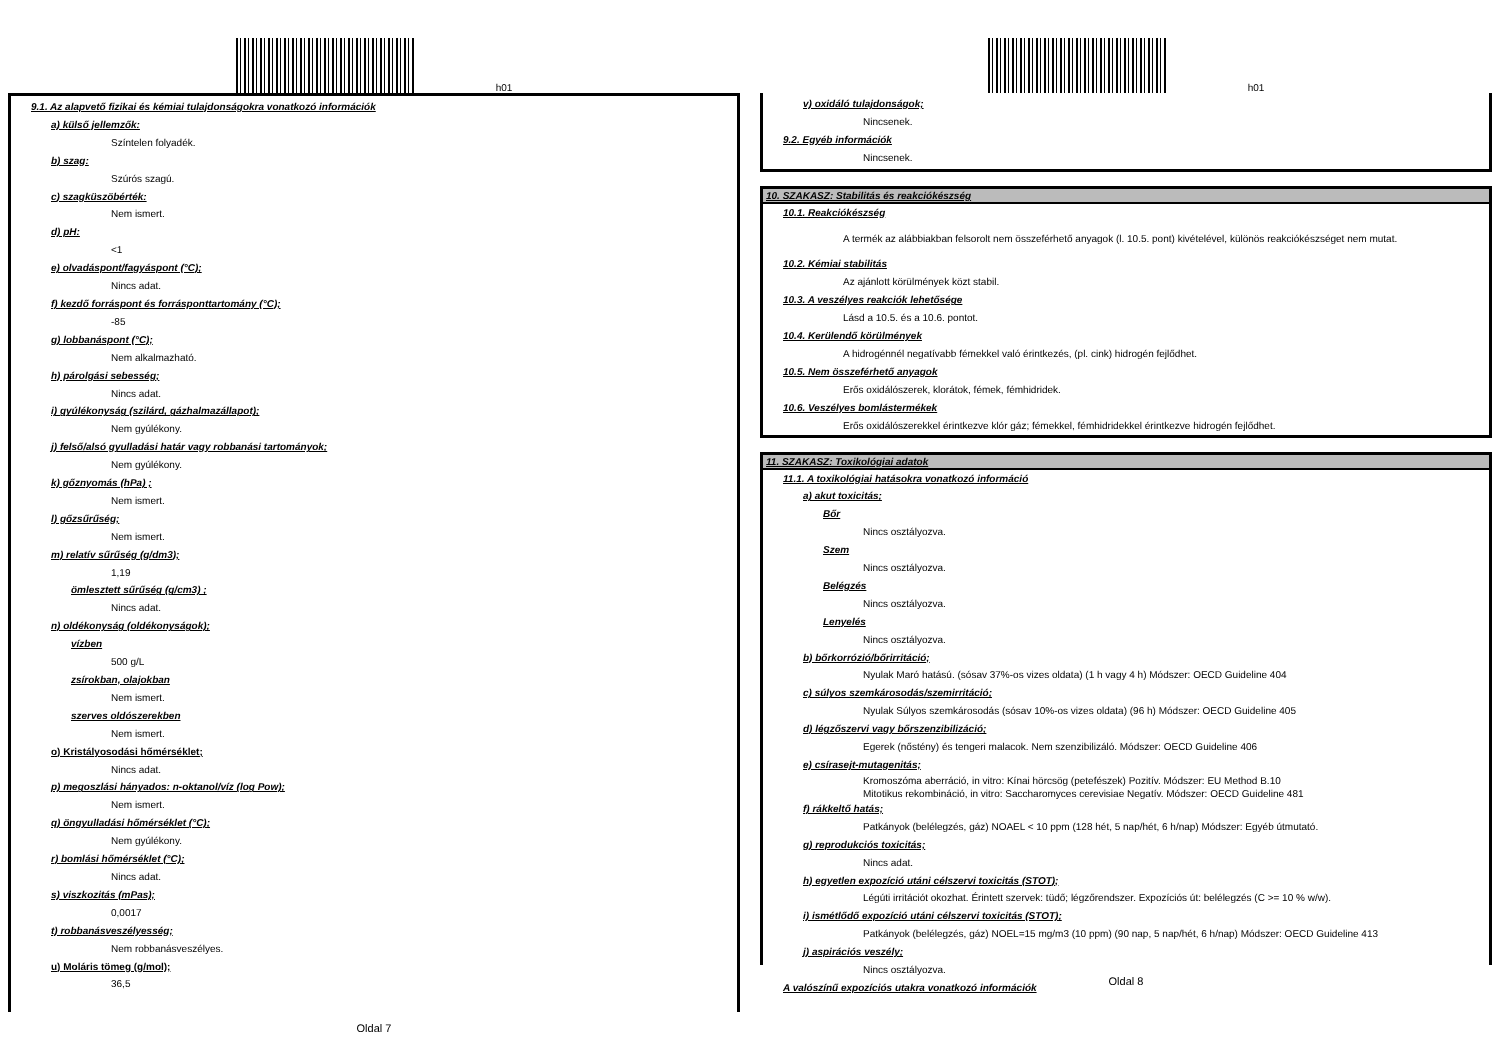h01
9.1. Az alapvető fizikai és kémiai tulajdonságokra vonatkozó információk
a) külső jellemzők:
Színtelen folyadék.
b) szag:
Szúrós szagú.
c) szagküszöbérték:
Nem ismert.
d) pH:
<1
e) olvadáspont/fagyáspont (°C);
Nincs adat.
f) kezdő forráspont és forrásponttartomány (°C);
-85
g) lobbanáspont (°C);
Nem alkalmazható.
h) párolgási sebesség;
Nincs adat.
i) gyúlékonyság (szilárd, gázhalmazállapot);
Nem gyúlékony.
j) felső/alsó gyulladási határ vagy robbanási tartományok;
Nem gyúlékony.
k) gőznyomás (hPa) ;
Nem ismert.
l) gőzsűrűség;
Nem ismert.
m) relatív sűrűség (g/dm3);
1,19
ömlesztett sűrűség (g/cm3) ;
Nincs adat.
n) oldékonyság (oldékonyságok);
vízben
500 g/L
zsírokban, olajokban
Nem ismert.
szerves oldószerekben
Nem ismert.
o) Kristályosodási hőmérséklet;
Nincs adat.
p) megoszlási hányados: n-oktanol/víz (log Pow);
Nem ismert.
q) öngyulladási hőmérséklet (°C);
Nem gyúlékony.
r) bomlási hőmérséklet (°C);
Nincs adat.
s) viszkozitás (mPas);
0,0017
t) robbanásveszélyesség;
Nem robbanásveszélyes.
u) Moláris tömeg (g/mol);
36,5
Oldal 7
h01
v) oxidáló tulajdonságok;
Nincsenek.
9.2. Egyéb információk
Nincsenek.
10. SZAKASZ: Stabilitás és reakciókészség
10.1. Reakciókészség
A termék az alábbiakban felsorolt nem összeférhető anyagok (l. 10.5. pont) kivételével, különös reakciókészséget nem mutat.
10.2. Kémiai stabilitás
Az ajánlott körülmények közt stabil.
10.3. A veszélyes reakciók lehetősége
Lásd a 10.5. és a 10.6. pontot.
10.4. Kerülendő körülmények
A hidrogénnél negatívabb fémekkel való érintkezés, (pl. cink) hidrogén fejlődhet.
10.5. Nem összeférhető anyagok
Erős oxidálószerek, klorátok, fémek, fémhidridek.
10.6. Veszélyes bomlástermékek
Erős oxidálószerekkel érintkezve klór gáz; fémekkel, fémhidridekkel érintkezve hidrogén fejlődhet.
11. SZAKASZ: Toxikológiai adatok
11.1. A toxikológiai hatásokra vonatkozó információ
a) akut toxicitás;
Bőr
Nincs osztályozva.
Szem
Nincs osztályozva.
Belégzés
Nincs osztályozva.
Lenyelés
Nincs osztályozva.
b) bőrkorrózió/bőrirritáció;
Nyulak Maró hatású. (sósav 37%-os vizes oldata) (1 h vagy 4 h) Módszer: OECD Guideline 404
c) súlyos szemkárosodás/szemirritáció;
Nyulak Súlyos szemkárosodás (sósav 10%-os vizes oldata) (96 h) Módszer: OECD Guideline 405
d) légzőszervi vagy bőrszenzibilizáció;
Egerek (nőstény) és tengeri malacok. Nem szenzibilizáló. Módszer: OECD Guideline 406
e) csírasejt-mutagenitás;
Kromoszóma aberráció, in vitro: Kínai hörcsög (petefészek) Pozitív. Módszer: EU Method B.10
Mitotikus rekombináció, in vitro: Saccharomyces cerevisiae Negatív. Módszer: OECD Guideline 481
f) rákkeltő hatás;
Patkányok (belélegzés, gáz) NOAEL < 10 ppm (128 hét, 5 nap/hét, 6 h/nap) Módszer: Egyéb útmutató.
g) reprodukciós toxicitás;
Nincs adat.
h) egyetlen expozíció utáni célszervi toxicitás (STOT);
Légúti irritációt okozhat. Érintett szervek: tüdő; légzőrendszer. Expozíciós út: belélegzés (C >= 10 % w/w).
i) ismétlődő expozíció utáni célszervi toxicitás (STOT);
Patkányok (belélegzés, gáz) NOEL=15 mg/m3 (10 ppm) (90 nap, 5 nap/hét, 6 h/nap) Módszer: OECD Guideline 413
j) aspirációs veszély;
Nincs osztályozva.
A valószínű expozíciós utakra vonatkozó információk
Oldal 8